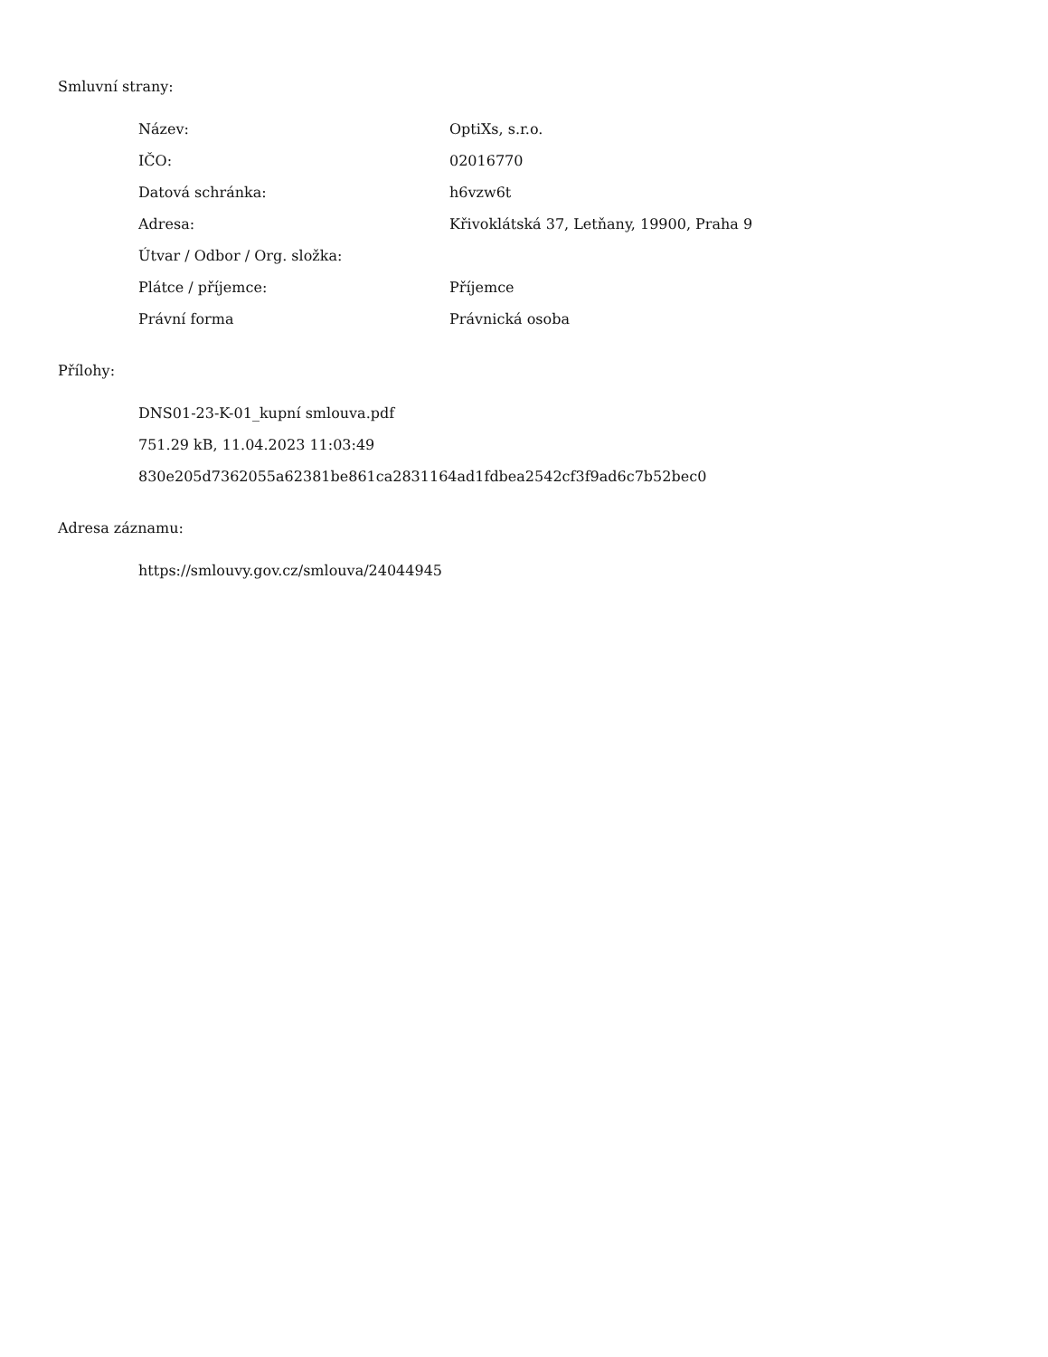Smluvní strany:
| Název: | OptiXs, s.r.o. |
| IČO: | 02016770 |
| Datová schránka: | h6vzw6t |
| Adresa: | Křivoklátská 37, Letňany, 19900, Praha 9 |
| Útvar / Odbor / Org. složka: | |
| Plátce / příjemce: | Příjemce |
| Právní forma | Právnická osoba |
Přílohy:
DNS01-23-K-01_kupní smlouva.pdf
751.29 kB, 11.04.2023 11:03:49
830e205d7362055a62381be861ca2831164ad1fdbea2542cf3f9ad6c7b52bec0
Adresa záznamu:
https://smlouvy.gov.cz/smlouva/24044945